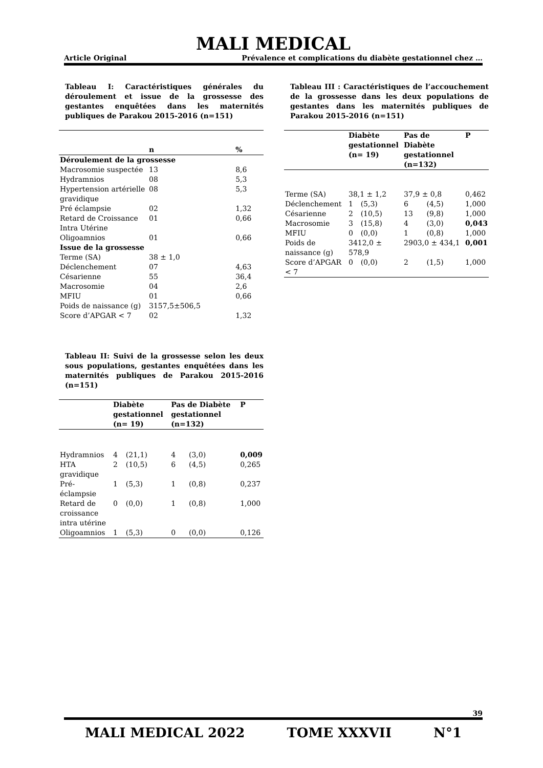MALI MEDICAL
Article Original Prévalence et complications du diabète gestationnel chez …
Tableau I: Caractéristiques générales du déroulement et issue de la grossesse des gestantes enquêtées dans les maternités publiques de Parakou 2015-2016 (n=151)
| | n | % |
| --- | --- | --- |
| Déroulement de la grossesse | | |
| Macrosomie suspectée | 13 | 8,6 |
| Hydramnios | 08 | 5,3 |
| Hypertension artérielle gravidique | 08 | 5,3 |
| Pré éclampsie | 02 | 1,32 |
| Retard de Croissance Intra Utérine | 01 | 0,66 |
| Oligoamnios | 01 | 0,66 |
| Issue de la grossesse | | |
| Terme (SA) | 38 ± 1,0 | |
| Déclenchement | 07 | 4,63 |
| Césarienne | 55 | 36,4 |
| Macrosomie | 04 | 2,6 |
| MFIU | 01 | 0,66 |
| Poids de naissance (g) | 3157,5±506,5 | |
| Score d’APGAR < 7 | 02 | 1,32 |
Tableau II: Suivi de la grossesse selon les deux sous populations, gestantes enquêtées dans les maternités publiques de Parakou 2015-2016 (n=151)
| | Diabète gestationnel (n= 19) | | Pas de Diabète gestationnel (n=132) | | P |
| --- | --- | --- | --- | --- | --- |
| Hydramnios | 4 | (21,1) | 4 | (3,0) | 0,009 |
| HTA gravidique | 2 | (10,5) | 6 | (4,5) | 0,265 |
| Pré-éclampsie | 1 | (5,3) | 1 | (0,8) | 0,237 |
| Retard de croissance intra utérine | 0 | (0,0) | 1 | (0,8) | 1,000 |
| Oligoamnios | 1 | (5,3) | 0 | (0,0) | 0,126 |
Tableau III : Caractéristiques de l’accouchement de la grossesse dans les deux populations de gestantes dans les maternités publiques de Parakou 2015-2016 (n=151)
| | Diabète gestationnel (n= 19) | | Pas de Diabète gestationnel (n=132) | | P |
| --- | --- | --- | --- | --- | --- |
| Terme (SA) | 38,1 ± 1,2 | | 37,9 ± 0,8 | | 0,462 |
| Déclenchement | 1 | (5,3) | 6 | (4,5) | 1,000 |
| Césarienne | 2 | (10,5) | 13 | (9,8) | 1,000 |
| Macrosomie | 3 | (15,8) | 4 | (3,0) | 0,043 |
| MFIU | 0 | (0,0) | 1 | (0,8) | 1,000 |
| Poids de naissance (g) | 3412,0 ± 578,9 | | 2903,0 ± 434,1 | | 0,001 |
| Score d’APGAR < 7 | 0 | (0,0) | 2 | (1,5) | 1,000 |
39
MALI MEDICAL 2022 TOME XXXVII N°1